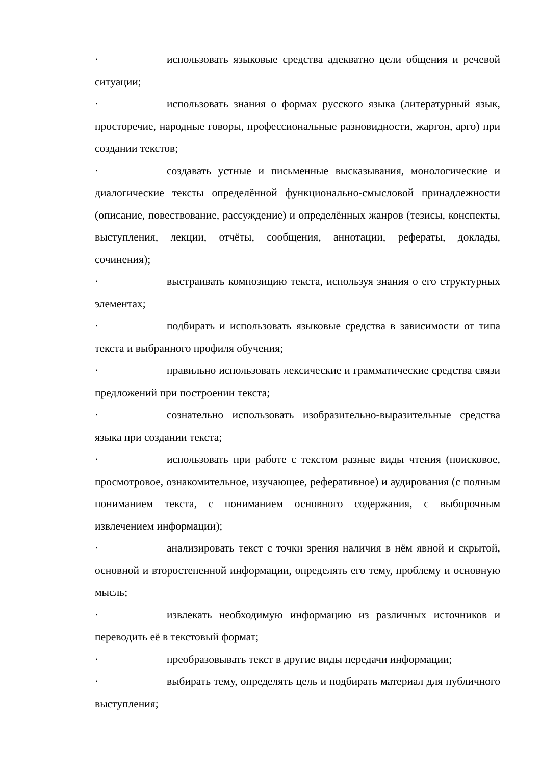· использовать языковые средства адекватно цели общения и речевой ситуации;
· использовать знания о формах русского языка (литературный язык, просторечие, народные говоры, профессиональные разновидности, жаргон, арго) при создании текстов;
· создавать устные и письменные высказывания, монологические и диалогические тексты определённой функционально-смысловой принадлежности (описание, повествование, рассуждение) и определённых жанров (тезисы, конспекты, выступления, лекции, отчёты, сообщения, аннотации, рефераты, доклады, сочинения);
· выстраивать композицию текста, используя знания о его структурных элементах;
· подбирать и использовать языковые средства в зависимости от типа текста и выбранного профиля обучения;
· правильно использовать лексические и грамматические средства связи предложений при построении текста;
· сознательно использовать изобразительно-выразительные средства языка при создании текста;
· использовать при работе с текстом разные виды чтения (поисковое, просмотровое, ознакомительное, изучающее, реферативное) и аудирования (с полным пониманием текста, с пониманием основного содержания, с выборочным извлечением информации);
· анализировать текст с точки зрения наличия в нём явной и скрытой, основной и второстепенной информации, определять его тему, проблему и основную мысль;
· извлекать необходимую информацию из различных источников и переводить её в текстовый формат;
· преобразовывать текст в другие виды передачи информации;
· выбирать тему, определять цель и подбирать материал для публичного выступления;